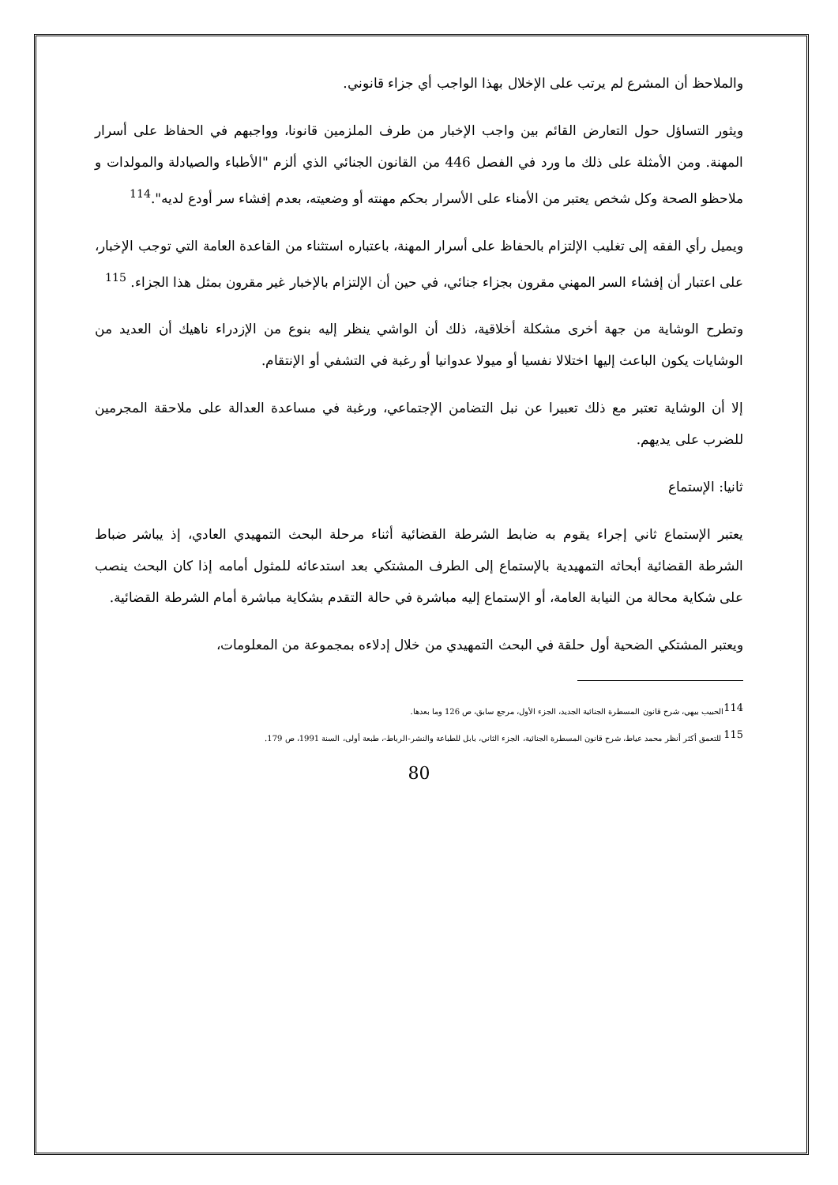والملاحظ أن المشرع لم يرتب على الإخلال بهذا الواجب أي جزاء قانوني.
ويثور التساؤل حول التعارض القائم بين واجب الإخبار من طرف الملزمين قانونا، وواجبهم في الحفاظ على أسرار المهنة. ومن الأمثلة على ذلك ما ورد في الفصل 446 من القانون الجنائي الذي ألزم "الأطباء والصيادلة والمولدات و ملاحظو الصحة وكل شخص يعتبر من الأمناء على الأسرار بحكم مهنته أو وضعيته، بعدم إفشاء سر أودع لديه".<sup>114</sup>
ويميل رأي الفقه إلى تغليب الإلتزام بالحفاظ على أسرار المهنة، باعتباره استثناء من القاعدة العامة التي توجب الإخبار، على اعتبار أن إفشاء السر المهني مقرون بجزاء جنائي، في حين أن الإلتزام بالإخبار غير مقرون بمثل هذا الجزاء. <sup>115</sup>
وتطرح الوشاية من جهة أخرى مشكلة أخلاقية، ذلك أن الواشي ينظر إليه بنوع من الإزدراء ناهيك أن العديد من الوشايات يكون الباعث إليها اختلالا نفسيا أو ميولا عدوانيا أو رغبة في التشفي أو الإنتقام.
إلا أن الوشاية تعتبر مع ذلك تعبيرا عن نبل التضامن الإجتماعي، ورغبة في مساعدة العدالة على ملاحقة المجرمين للضرب على يديهم.
ثانيا: الإستماع
يعتبر الإستماع ثاني إجراء يقوم به ضابط الشرطة القضائية أثناء مرحلة البحث التمهيدي العادي، إذ يباشر ضباط الشرطة القضائية أبحاثه التمهيدية بالإستماع إلى الطرف المشتكي بعد استدعائه للمثول أمامه إذا كان البحث ينصب على شكاية محالة من النيابة العامة، أو الإستماع إليه مباشرة في حالة التقدم بشكاية مباشرة أمام الشرطة القضائية.
ويعتبر المشتكي الضحية أول حلقة في البحث التمهيدي من خلال إدلاءه بمجموعة من المعلومات،
<sup>114</sup> الحبيب بيهي، شرح قانون المسطرة الجنائية الجديد، الجزء الأول، مرجع سابق، ص 126 وما بعدها.
<sup>115</sup> للتعمق أكثر أنظر محمد عياط، شرح قانون المسطرة الجنائية، الجزء الثاني، بابل للطباعة والنشر-الرباط-، طبعة أولى، السنة 1991، ص 179.
80